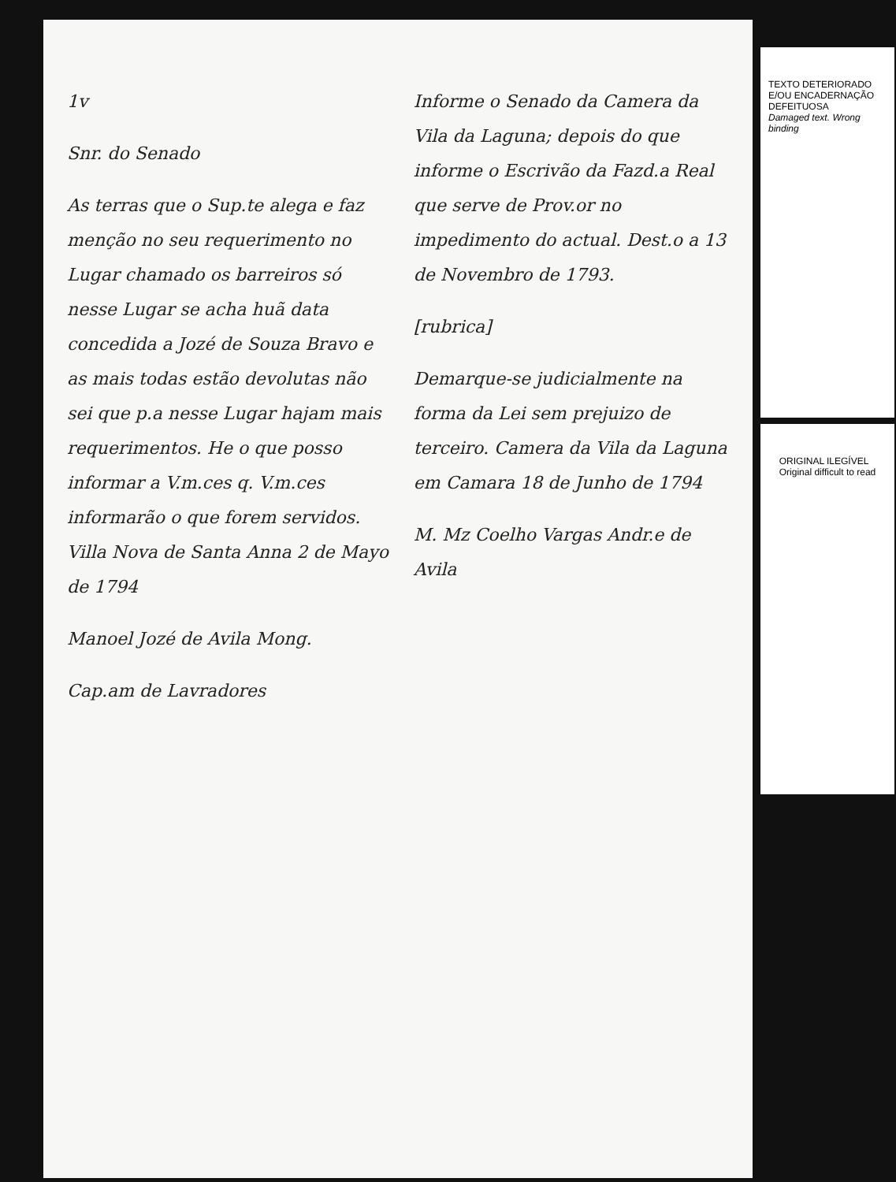1v
Snr. do Senado
As terras que o Sup.te alega e faz menção no seu requerimento no Lugar chamado os barreiros só nesse Lugar se acha huã data concedida a Jozé de Souza Bravo e as mais todas estão devolutas não sei que p.a nesse Lugar hajam mais requerimentos. He o que posso informar a V.m.ces q. V.m.ces informarão o que forem servidos. Villa Nova de Santa Anna 2 de Mayo de 1794
Manoel Jozé de Avila Mong.
Cap.am de Lavradores
Informe o Senado da Camera da Vila da Laguna; depois do que informe o Escrivão da Fazd.a Real que serve de Prov.or no impedimento do actual. Dest.o a 13 de Novembro de 1793.
[rubrica]
Demarque-se judicialmente na forma da Lei sem prejuizo de terceiro. Camera da Vila da Laguna em Camara 18 de Junho de 1794
M. Mz Coelho Vargas Andr.e de Avila
TEXTO DETERIORADO E/OU ENCADERNAÇÃO DEFEITUOSA
Damaged text. Wrong binding
ORIGINAL ILEGÍVEL
Original difficult to read